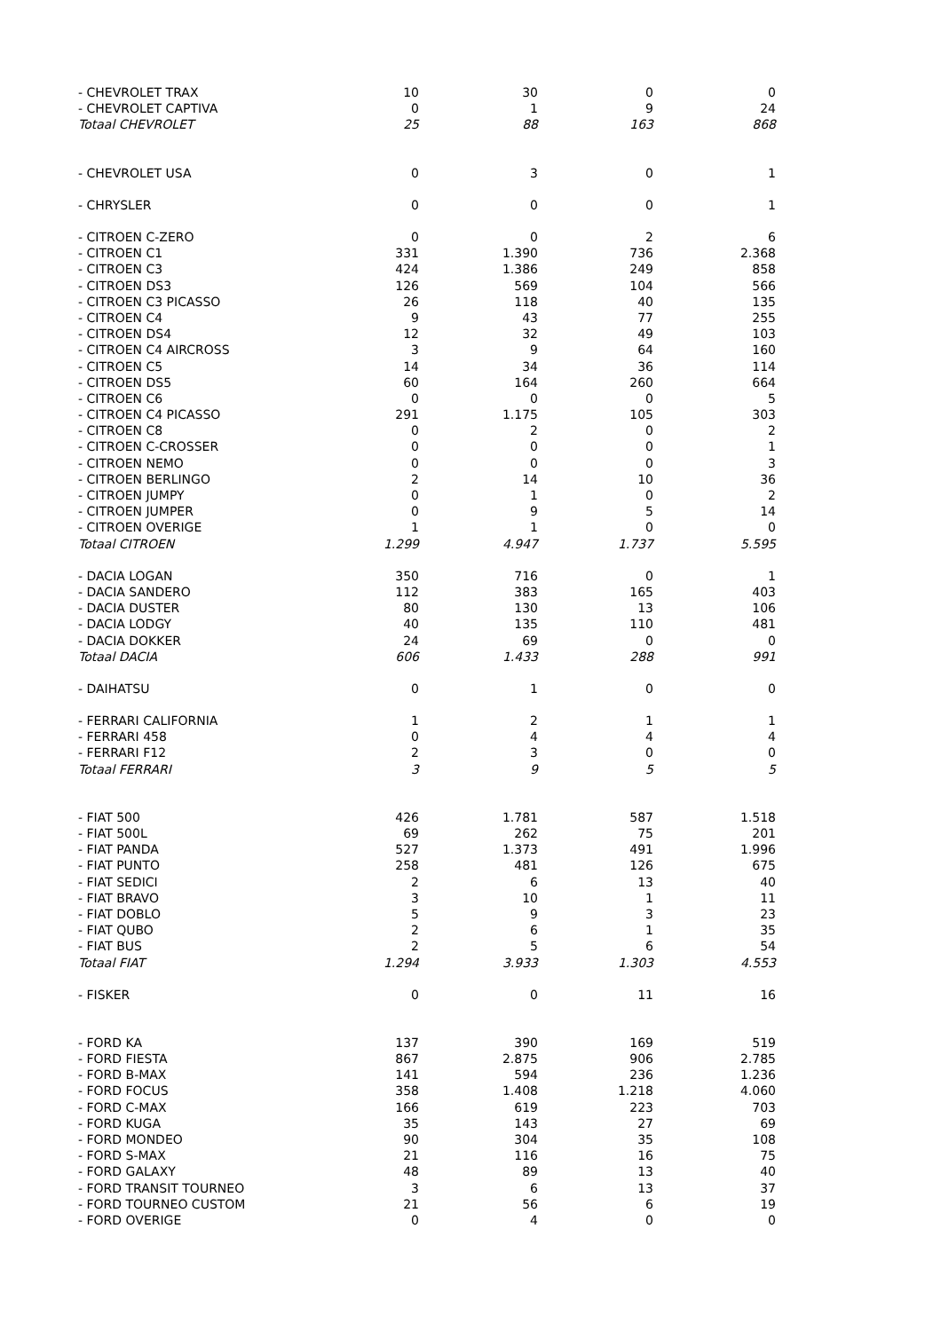| - CHEVROLET TRAX | 10 | 30 | 0 | 0 |
| - CHEVROLET CAPTIVA | 0 | 1 | 9 | 24 |
| Totaal CHEVROLET | 25 | 88 | 163 | 868 |
| - CHEVROLET USA | 0 | 3 | 0 | 1 |
| - CHRYSLER | 0 | 0 | 0 | 1 |
| - CITROEN C-ZERO | 0 | 0 | 2 | 6 |
| - CITROEN C1 | 331 | 1.390 | 736 | 2.368 |
| - CITROEN C3 | 424 | 1.386 | 249 | 858 |
| - CITROEN DS3 | 126 | 569 | 104 | 566 |
| - CITROEN C3 PICASSO | 26 | 118 | 40 | 135 |
| - CITROEN C4 | 9 | 43 | 77 | 255 |
| - CITROEN DS4 | 12 | 32 | 49 | 103 |
| - CITROEN C4 AIRCROSS | 3 | 9 | 64 | 160 |
| - CITROEN C5 | 14 | 34 | 36 | 114 |
| - CITROEN DS5 | 60 | 164 | 260 | 664 |
| - CITROEN C6 | 0 | 0 | 0 | 5 |
| - CITROEN C4 PICASSO | 291 | 1.175 | 105 | 303 |
| - CITROEN C8 | 0 | 2 | 0 | 2 |
| - CITROEN C-CROSSER | 0 | 0 | 0 | 1 |
| - CITROEN NEMO | 0 | 0 | 0 | 3 |
| - CITROEN BERLINGO | 2 | 14 | 10 | 36 |
| - CITROEN JUMPY | 0 | 1 | 0 | 2 |
| - CITROEN JUMPER | 0 | 9 | 5 | 14 |
| - CITROEN OVERIGE | 1 | 1 | 0 | 0 |
| Totaal CITROEN | 1.299 | 4.947 | 1.737 | 5.595 |
| - DACIA LOGAN | 350 | 716 | 0 | 1 |
| - DACIA SANDERO | 112 | 383 | 165 | 403 |
| - DACIA DUSTER | 80 | 130 | 13 | 106 |
| - DACIA LODGY | 40 | 135 | 110 | 481 |
| - DACIA DOKKER | 24 | 69 | 0 | 0 |
| Totaal DACIA | 606 | 1.433 | 288 | 991 |
| - DAIHATSU | 0 | 1 | 0 | 0 |
| - FERRARI CALIFORNIA | 1 | 2 | 1 | 1 |
| - FERRARI 458 | 0 | 4 | 4 | 4 |
| - FERRARI F12 | 2 | 3 | 0 | 0 |
| Totaal FERRARI | 3 | 9 | 5 | 5 |
| - FIAT 500 | 426 | 1.781 | 587 | 1.518 |
| - FIAT 500L | 69 | 262 | 75 | 201 |
| - FIAT PANDA | 527 | 1.373 | 491 | 1.996 |
| - FIAT PUNTO | 258 | 481 | 126 | 675 |
| - FIAT SEDICI | 2 | 6 | 13 | 40 |
| - FIAT BRAVO | 3 | 10 | 1 | 11 |
| - FIAT DOBLO | 5 | 9 | 3 | 23 |
| - FIAT QUBO | 2 | 6 | 1 | 35 |
| - FIAT BUS | 2 | 5 | 6 | 54 |
| Totaal FIAT | 1.294 | 3.933 | 1.303 | 4.553 |
| - FISKER | 0 | 0 | 11 | 16 |
| - FORD KA | 137 | 390 | 169 | 519 |
| - FORD FIESTA | 867 | 2.875 | 906 | 2.785 |
| - FORD B-MAX | 141 | 594 | 236 | 1.236 |
| - FORD FOCUS | 358 | 1.408 | 1.218 | 4.060 |
| - FORD C-MAX | 166 | 619 | 223 | 703 |
| - FORD KUGA | 35 | 143 | 27 | 69 |
| - FORD MONDEO | 90 | 304 | 35 | 108 |
| - FORD S-MAX | 21 | 116 | 16 | 75 |
| - FORD GALAXY | 48 | 89 | 13 | 40 |
| - FORD TRANSIT TOURNEO | 3 | 6 | 13 | 37 |
| - FORD TOURNEO CUSTOM | 21 | 56 | 6 | 19 |
| - FORD OVERIGE | 0 | 4 | 0 | 0 |